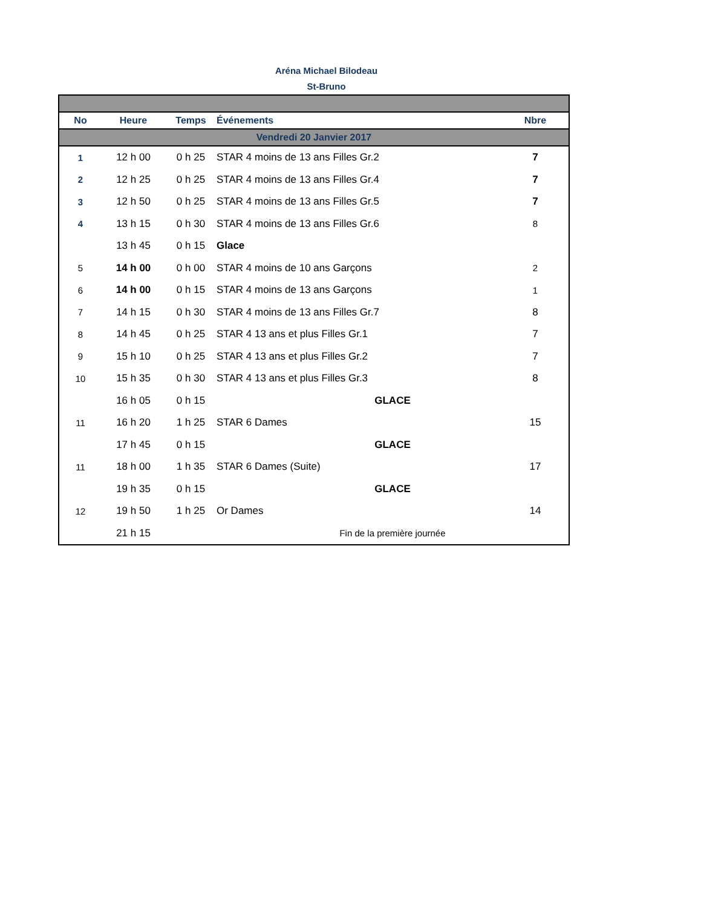Aréna Michael Bilodeau
St-Bruno
| No | Heure | Temps | Événements | Nbre |
| --- | --- | --- | --- | --- |
| Vendredi 20 Janvier 2017 | | | | |
| 1 | 12 h 00 | 0 h 25 | STAR 4 moins de 13 ans Filles Gr.2 | 7 |
| 2 | 12 h 25 | 0 h 25 | STAR 4 moins de 13 ans Filles Gr.4 | 7 |
| 3 | 12 h 50 | 0 h 25 | STAR 4 moins de 13 ans Filles Gr.5 | 7 |
| 4 | 13 h 15 | 0 h 30 | STAR 4 moins de 13 ans Filles Gr.6 | 8 |
| | 13 h 45 | 0 h 15 | Glace | |
| 5 | 14 h 00 | 0 h 00 | STAR 4 moins de 10 ans Garçons | 2 |
| 6 | 14 h 00 | 0 h 15 | STAR 4 moins de 13 ans Garçons | 1 |
| 7 | 14 h 15 | 0 h 30 | STAR 4 moins de 13 ans Filles Gr.7 | 8 |
| 8 | 14 h 45 | 0 h 25 | STAR 4 13 ans et plus Filles Gr.1 | 7 |
| 9 | 15 h 10 | 0 h 25 | STAR 4 13 ans et plus Filles Gr.2 | 7 |
| 10 | 15 h 35 | 0 h 30 | STAR 4 13 ans et plus Filles Gr.3 | 8 |
| | 16 h 05 | 0 h 15 | GLACE | |
| 11 | 16 h 20 | 1 h 25 | STAR 6 Dames | 15 |
| | 17 h 45 | 0 h 15 | GLACE | |
| 11 | 18 h 00 | 1 h 35 | STAR 6 Dames (Suite) | 17 |
| | 19 h 35 | 0 h 15 | GLACE | |
| 12 | 19 h 50 | 1 h 25 | Or Dames | 14 |
| | 21 h 15 | | Fin de la première journée | |